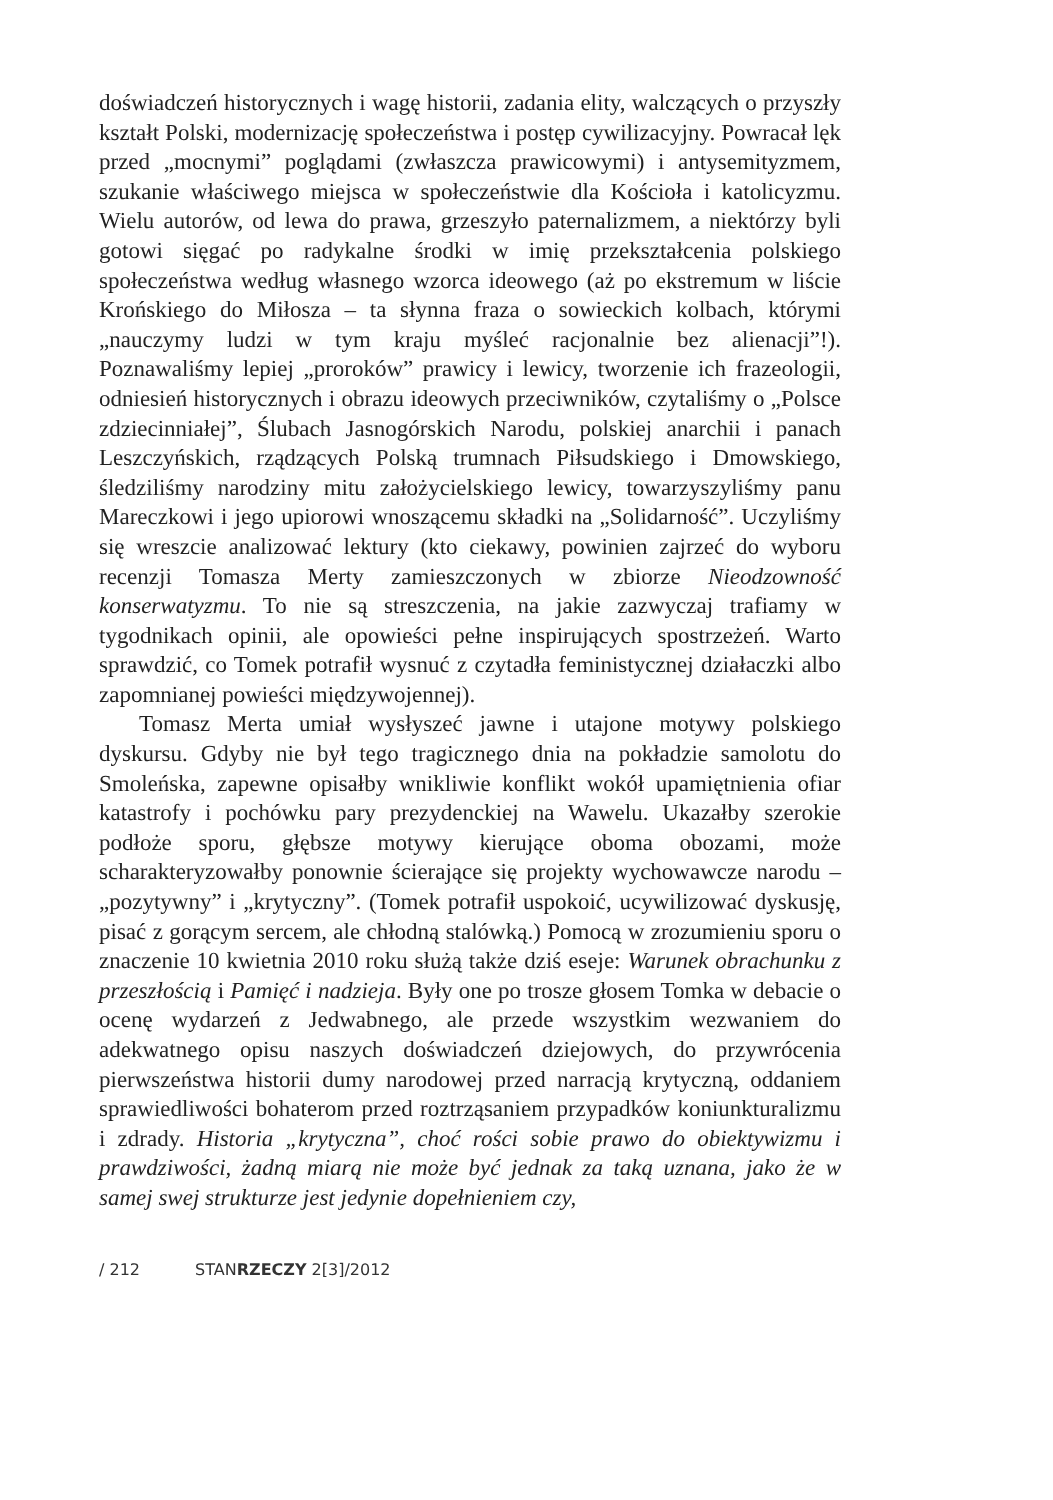doświadczeń historycznych i wagę historii, zadania elity, walczących o przyszły kształt Polski, modernizację społeczeństwa i postęp cywilizacyjny. Powracał lęk przed „mocnymi” poglądami (zwłaszcza prawicowymi) i antysemityzmem, szukanie właściwego miejsca w społeczeństwie dla Kościoła i katolicyzmu. Wielu autorów, od lewa do prawa, grzeszyło paternalizmem, a niektórzy byli gotowi sięgać po radykalne środki w imię przekształcenia polskiego społeczeństwa według własnego wzorca ideowego (aż po ekstremum w liście Krońskiego do Miłosza – ta słynna fraza o sowieckich kolbach, którymi „nauczymy ludzi w tym kraju myśleć racjonalnie bez alienacji”!). Poznawaliśmy lepiej „proroków” prawicy i lewicy, tworzenie ich frazeologii, odniesień historycznych i obrazu ideowych przeciwników, czytaliśmy o „Polsce zdziecinniałej”, Ślubach Jasnogórskich Narodu, polskiej anarchii i panach Leszczyńskich, rządzących Polską trumnach Piłsudskiego i Dmowskiego, śledziliśmy narodziny mitu założycielskiego lewicy, towarzyszyliśmy panu Mareczkowi i jego upiorowi wnoszącemu składki na „Solidarność”. Uczyliśmy się wreszcie analizować lektury (kto ciekawy, powinien zajrzeć do wyboru recenzji Tomasza Merty zamieszczonych w zbiorze Nieodzowność konserwatyzmu. To nie są streszczenia, na jakie zazwyczaj trafiamy w tygodnikach opinii, ale opowieści pełne inspirujących spostrzeżeń. Warto sprawdzić, co Tomek potrafił wysnuć z czytadła feministycznej działaczki albo zapomnianej powieści międzywojennej).
Tomasz Merta umiał wysłyszeć jawne i utajone motywy polskiego dyskursu. Gdyby nie był tego tragicznego dnia na pokładzie samolotu do Smoleńska, zapewne opisałby wnikliwie konflikt wokół upamiętnienia ofiar katastrofy i pochówku pary prezydenckiej na Wawelu. Ukazałby szerokie podłoże sporu, głębsze motywy kierujące oboma obozami, może scharakteryzowałby ponownie ścierające się projekty wychowawcze narodu – „pozytywny” i „krytyczny”. (Tomek potrafił uspokoić, ucywilizować dyskusję, pisać z gorącym sercem, ale chłodną stalówką.) Pomocą w zrozumieniu sporu o znaczenie 10 kwietnia 2010 roku służą także dziś eseje: Warunek obrachunku z przeszłością i Pamięć i nadzieja. Były one po trosze głosem Tomka w debacie o ocenę wydarzeń z Jedwabnego, ale przede wszystkim wezwaniem do adekwatnego opisu naszych doświadczeń dziejowych, do przywrócenia pierwszeństwa historii dumy narodowej przed narracją krytyczną, oddaniem sprawiedliwości bohaterom przed roztrząsaniem przypadków koniunkturalizmu i zdrady. Historia „krytyczna”, choć rości sobie prawo do obiektywizmu i prawdziwości, żadną miarą nie może być jednak za taką uznana, jako że w samej swej strukturze jest jedynie dopełnieniem czy,
/ 212 STANRZECZY 2[3]/2012